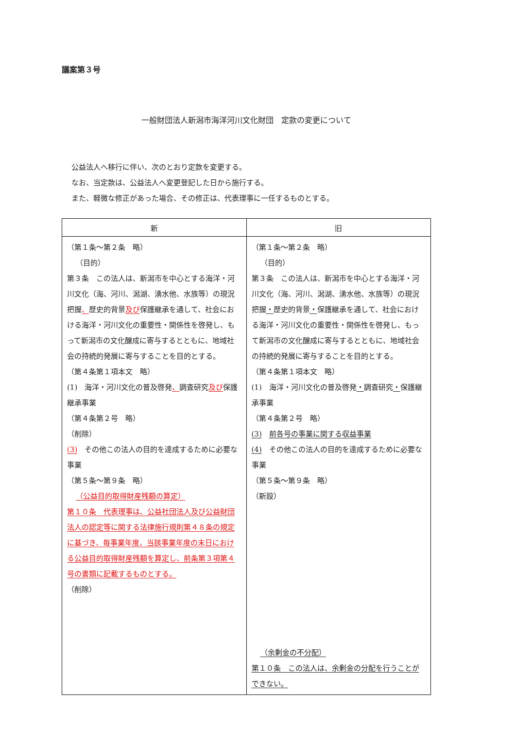議案第３号
一般財団法人新潟市海洋河川文化財団　定款の変更について
公益法人へ移行に伴い、次のとおり定款を変更する。
なお、当定款は、公益法人へ変更登記した日から施行する。
また、軽微な修正があった場合、その修正は、代表理事に一任するものとする。
| 新 | 旧 |
| --- | --- |
| （第１条～第２条 略） （目的） 第３条 この法人は、新潟市を中心とする海洋・河川文化（海、河川、潟湖、湧水他、水族等）の現況把握 、 歴史的背景 及び 保護継承を通して、社会における海洋・河川文化の重要性・関係性を啓発し、もって新潟市の文化醸成に寄与するとともに、地域社会の持続的発展に寄与することを目的とする。 （第４条第１項本文 略） (1) 海洋・河川文化の普及啓発 、 調査研究 及び 保護継承事業 （第４条第２号 略） （削除） (3) その他この法人の目的を達成するために必要な事業 （第５条～第９条 略） （公益目的取得財産残額の算定） 第１０条 代表理事は、公益社団法人及び公益財団法人の認定等に関する法律施行規則第４８条の規定に基づき、毎事業年度、当該事業年度の末日における公益目的取得財産残額を算定し、前条第３項第４号の書類に記載するものとする。 （削除） | （第１条～第２条 略） （目的） 第３条 この法人は、新潟市を中心とする海洋・河川文化（海、河川、潟湖、湧水他、水族等）の現況把握 ・ 歴史的背景 ・ 保護継承を通して、社会における海洋・河川文化の重要性・関係性を啓発し、もって新潟市の文化醸成に寄与するとともに、地域社会の持続的発展に寄与することを目的とする。 （第４条第１項本文 略） (1) 海洋・河川文化の普及啓発 ・ 調査研究 ・ 保護継承事業 （第４条第２号 略） (3) 前各号の事業に関する収益事業 (4) その他この法人の目的を達成するために必要な事業 （第５条～第９条 略） （新設） （余剰金の不分配） 第１０条 この法人は、余剰金の分配を行うことができない。 |